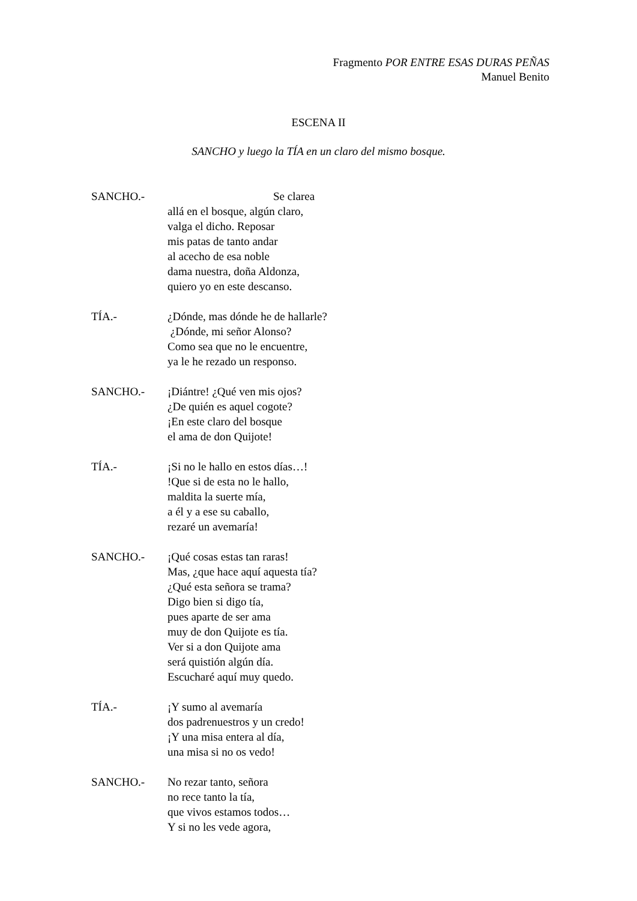Fragmento POR ENTRE ESAS DURAS PEÑAS
Manuel Benito
ESCENA II
SANCHO y luego la TÍA en un claro del mismo bosque.
SANCHO.- Se clarea
allá en el bosque, algún claro,
valga el dicho. Reposar
mis patas de tanto andar
al acecho de esa noble
dama nuestra, doña Aldonza,
quiero yo en este descanso.
TÍA.- ¿Dónde, mas dónde he de hallarle?
¿Dónde, mi señor Alonso?
Como sea que no le encuentre,
ya le he rezado un responso.
SANCHO.- ¡Diántre! ¿Qué ven mis ojos?
¿De quién es aquel cogote?
¡En este claro del bosque
el ama de don Quijote!
TÍA.- ¡Si no le hallo en estos días…!
!Que si de esta no le hallo,
maldita la suerte mía,
a él y a ese su caballo,
rezaré un avemaría!
SANCHO.- ¡Qué cosas estas tan raras!
Mas, ¿que hace aquí aquesta tía?
¿Qué esta señora se trama?
Digo bien si digo tía,
pues aparte de ser ama
muy de don Quijote es tía.
Ver si a don Quijote ama
será quistión algún día.
Escucharé aquí muy quedo.
TÍA.- ¡Y sumo al avemaría
dos padrenuestros y un credo!
¡Y una misa entera al día,
una misa si no os vedo!
SANCHO.- No rezar tanto, señora
no rece tanto la tía,
que vivos estamos todos…
Y si no les vede agora,